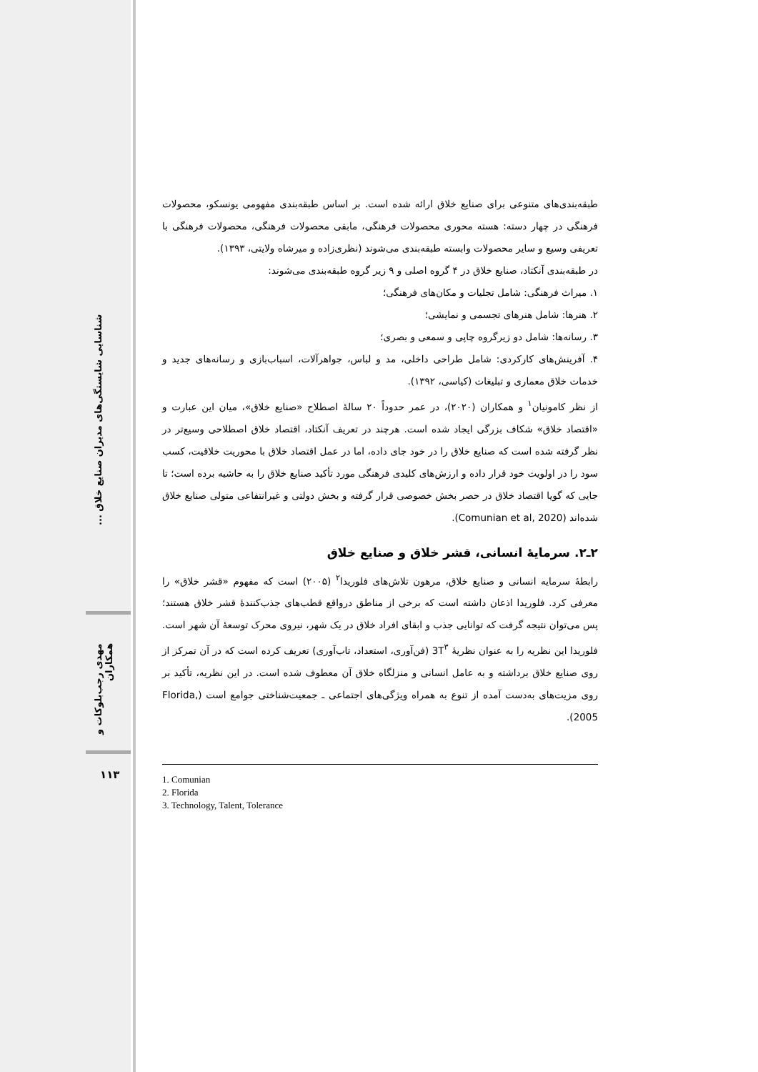شناسایی شایستگی‌های مدیران صنایع خلاق ...
مهدی رجب‌بلوکات و همکاران
۱۱۳
طبقه‌بندی‌های متنوعی برای صنایع خلاق ارائه شده است. بر اساس طبقه‌بندی مفهومی یونسکو، محصولات فرهنگی در چهار دسته: هسته محوری محصولات فرهنگی، مابقی محصولات فرهنگی، محصولات فرهنگی با تعریفی وسیع و سایر محصولات وابسته طبقه‌بندی می‌شوند (نظری‌زاده و میرشاه ولایتی، ۱۳۹۳).
در طبقه‌بندی آنکتاد، صنایع خلاق در ۴ گروه اصلی و ۹ زیر گروه طبقه‌بندی می‌شوند:
۱. میراث فرهنگی: شامل تجلیات و مکان‌های فرهنگی؛
۲. هنرها: شامل هنرهای تجسمی و نمایشی؛
۳. رسانه‌ها: شامل دو زیرگروه چاپی و سمعی و بصری؛
۴. آفرینش‌های کارکردی: شامل طراحی داخلی، مد و لباس، جواهرآلات، اسباب‌بازی و رسانه‌های جدید و خدمات خلاق معماری و تبلیغات (کیاسی، ۱۳۹۲).
از نظر کامونیان<sup>۱</sup> و همکاران (۲۰۲۰)، در عمر حدوداً ۲۰ سالهٔ اصطلاح «صنایع خلاق»، میان این عبارت و «اقتصاد خلاق» شکاف بزرگی ایجاد شده است. هرچند در تعریف آنکتاد، اقتصاد خلاق اصطلاحی وسیع‌تر در نظر گرفته شده است که صنایع خلاق را در خود جای داده، اما در عمل اقتصاد خلاق با محوریت خلاقیت، کسب سود را در اولویت خود قرار داده و ارزش‌های کلیدی فرهنگی مورد تأکید صنایع خلاق را به حاشیه برده است؛ تا جایی که گویا اقتصاد خلاق در حصر بخش خصوصی قرار گرفته و بخش دولتی و غیرانتفاعی متولی صنایع خلاق شده‌اند (Comunian et al, 2020).
۲ـ۲. سرمایهٔ انسانی، قشر خلاق و صنایع خلاق
رابطهٔ سرمایه انسانی و صنایع خلاق، مرهون تلاش‌های فلوریدا<sup>۲</sup> (۲۰۰۵) است که مفهوم «قشر خلاق» را معرفی کرد. فلوریدا اذعان داشته است که برخی از مناطق درواقع قطب‌های جذب‌کنندهٔ قشر خلاق هستند؛ پس می‌توان نتیجه گرفت که توانایی جذب و ابقای افراد خلاق در یک شهر، نیروی محرک توسعهٔ آن شهر است. فلوریدا این نظریه را به عنوان نظریهٔ 3T<sup>۳</sup> (فن‌آوری، استعداد، تاب‌آوری) تعریف کرده است که در آن تمرکز از روی صنایع خلاق برداشته و به عامل انسانی و منزلگاه خلاق آن معطوف شده است. در این نظریه، تأکید بر روی مزیت‌های به‌دست آمده از تنوع به همراه ویژگی‌های اجتماعی ـ جمعیت‌شناختی جوامع است (Florida, 2005).
1. Comunian
2. Florida
3. Technology, Talent, Tolerance